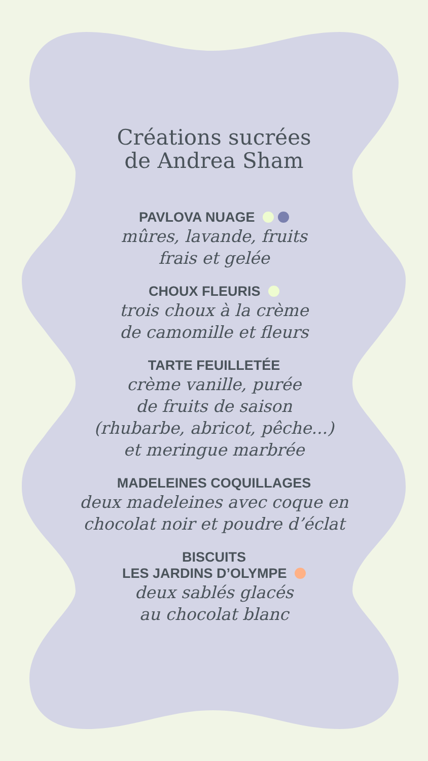Créations sucrées
de Andrea Sham
PAVLOVA NUAGE
mûres, lavande, fruits
frais et gelée
CHOUX FLEURIS
trois choux à la crème
de camomille et fleurs
TARTE FEUILLETÉE
crème vanille, purée
de fruits de saison
(rhubarbe, abricot, pêche...)
et meringue marbrée
MADELEINES COQUILLAGES
deux madeleines avec coque en
chocolat noir et poudre d’éclat
BISCUITS
LES JARDINS D’OLYMPE
deux sablés glacés
au chocolat blanc